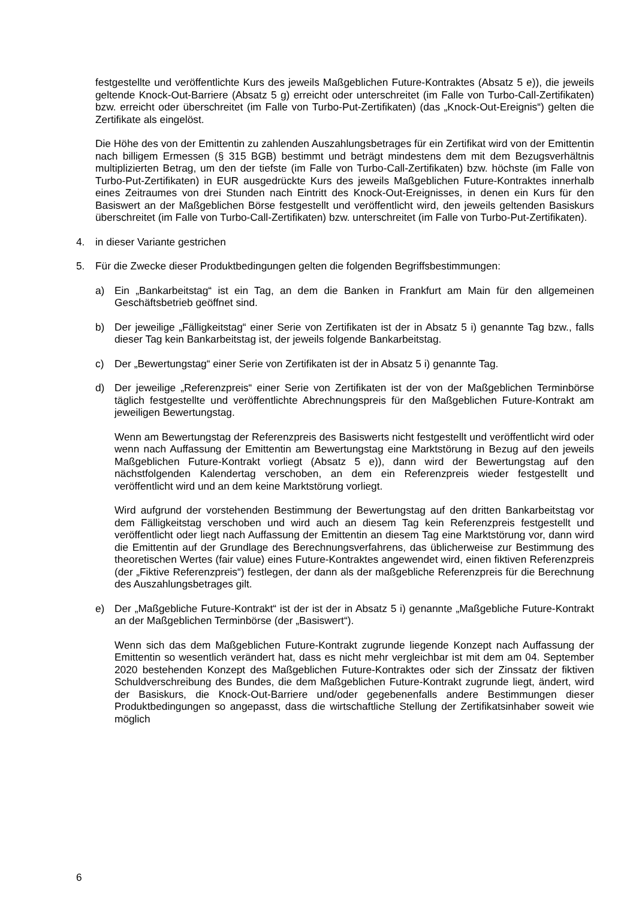festgestellte und veröffentlichte Kurs des jeweils Maßgeblichen Future-Kontraktes (Absatz 5 e)), die jeweils geltende Knock-Out-Barriere (Absatz 5 g) erreicht oder unterschreitet (im Falle von Turbo-Call-Zertifikaten) bzw. erreicht oder überschreitet (im Falle von Turbo-Put-Zertifikaten) (das „Knock-Out-Ereignis“) gelten die Zertifikate als eingelöst.
Die Höhe des von der Emittentin zu zahlenden Auszahlungsbetrages für ein Zertifikat wird von der Emittentin nach billigem Ermessen (§ 315 BGB) bestimmt und beträgt mindestens dem mit dem Bezugsverhältnis multiplizierten Betrag, um den der tiefste (im Falle von Turbo-Call-Zertifikaten) bzw. höchste (im Falle von Turbo-Put-Zertifikaten) in EUR ausgedrückte Kurs des jeweils Maßgeblichen Future-Kontraktes innerhalb eines Zeitraumes von drei Stunden nach Eintritt des Knock-Out-Ereignisses, in denen ein Kurs für den Basiswert an der Maßgeblichen Börse festgestellt und veröffentlicht wird, den jeweils geltenden Basiskurs überschreitet (im Falle von Turbo-Call-Zertifikaten) bzw. unterschreitet (im Falle von Turbo-Put-Zertifikaten).
4. in dieser Variante gestrichen
5. Für die Zwecke dieser Produktbedingungen gelten die folgenden Begriffsbestimmungen:
a) Ein „Bankarbeitstag“ ist ein Tag, an dem die Banken in Frankfurt am Main für den allgemeinen Geschäftsbetrieb geöffnet sind.
b) Der jeweilige „Fälligkeitstag“ einer Serie von Zertifikaten ist der in Absatz 5 i) genannte Tag bzw., falls dieser Tag kein Bankarbeitstag ist, der jeweils folgende Bankarbeitstag.
c) Der „Bewertungstag“ einer Serie von Zertifikaten ist der in Absatz 5 i) genannte Tag.
d) Der jeweilige „Referenzpreis“ einer Serie von Zertifikaten ist der von der Maßgeblichen Terminbörse täglich festgestellte und veröffentlichte Abrechnungspreis für den Maßgeblichen Future-Kontrakt am jeweiligen Bewertungstag.
Wenn am Bewertungstag der Referenzpreis des Basiswerts nicht festgestellt und veröffentlicht wird oder wenn nach Auffassung der Emittentin am Bewertungstag eine Marktstörung in Bezug auf den jeweils Maßgeblichen Future-Kontrakt vorliegt (Absatz 5 e)), dann wird der Bewertungstag auf den nächstfolgenden Kalendertag verschoben, an dem ein Referenzpreis wieder festgestellt und veröffentlicht wird und an dem keine Marktstörung vorliegt.
Wird aufgrund der vorstehenden Bestimmung der Bewertungstag auf den dritten Bankarbeitstag vor dem Fälligkeitstag verschoben und wird auch an diesem Tag kein Referenzpreis festgestellt und veröffentlicht oder liegt nach Auffassung der Emittentin an diesem Tag eine Marktstörung vor, dann wird die Emittentin auf der Grundlage des Berechnungsverfahrens, das üblicherweise zur Bestimmung des theoretischen Wertes (fair value) eines Future-Kontraktes angewendet wird, einen fiktiven Referenzpreis (der „Fiktive Referenzpreis“) festlegen, der dann als der maßgebliche Referenzpreis für die Berechnung des Auszahlungsbetrages gilt.
e) Der „Maßgebliche Future-Kontrakt“ ist der ist der in Absatz 5 i) genannte „Maßgebliche Future-Kontrakt an der Maßgeblichen Terminbörse (der „Basiswert“).
Wenn sich das dem Maßgeblichen Future-Kontrakt zugrunde liegende Konzept nach Auffassung der Emittentin so wesentlich verändert hat, dass es nicht mehr vergleichbar ist mit dem am 04. September 2020 bestehenden Konzept des Maßgeblichen Future-Kontraktes oder sich der Zinssatz der fiktiven Schuldverschreibung des Bundes, die dem Maßgeblichen Future-Kontrakt zugrunde liegt, ändert, wird der Basiskurs, die Knock-Out-Barriere und/oder gegebenenfalls andere Bestimmungen dieser Produktbedingungen so angepasst, dass die wirtschaftliche Stellung der Zertifikatsinhaber soweit wie möglich
6